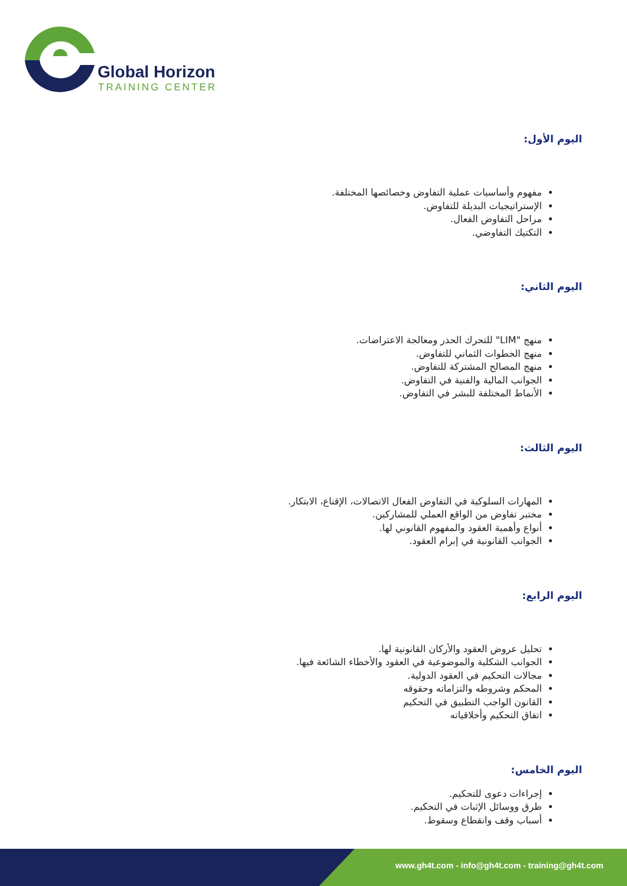Global Horizon
TRAINING CENTER
اليوم الأول:
مفهوم وأساسيات عملية التفاوض وخصائصها المختلفة.
الإستراتيجيات البديلة للتفاوض.
مراحل التفاوض الفعال.
التكتيك التفاوضي.
اليوم الثاني:
منهج "LIM" للتحرك الحذر ومعالجة الاعتراضات.
منهج الخطوات الثماني للتفاوض.
منهج المصالح المشتركة للتفاوض.
الجوانب المالية والفنية في التفاوض.
الأنماط المختلفة للبشر في التفاوض.
اليوم الثالث:
المهارات السلوكية في التفاوض الفعال الاتصالات، الإقناع، الابتكار.
مختبر تفاوض من الواقع العملي للمشاركين.
أنواع وأهمية العقود والمفهوم القانوني لها.
الجوانب القانونية في إبرام العقود.
اليوم الرابع:
تحليل عروض العقود والأركان القانونية لها.
الجوانب الشكلية والموضوعية في العقود والأخطاء الشائعة فيها.
مجالات التحكيم في العقود الدولية.
المحكم وشروطه والتزاماته وحقوقه
القانون الواجب التطبيق في التحكيم
اتفاق التحكيم وأخلاقياته
اليوم الخامس:
إجراءات دعوى للتحكيم.
طرق ووسائل الإثبات في التحكيم.
أسباب وقف وانقطاع وسقوط.
www.gh4t.com - info@gh4t.com - training@gh4t.com